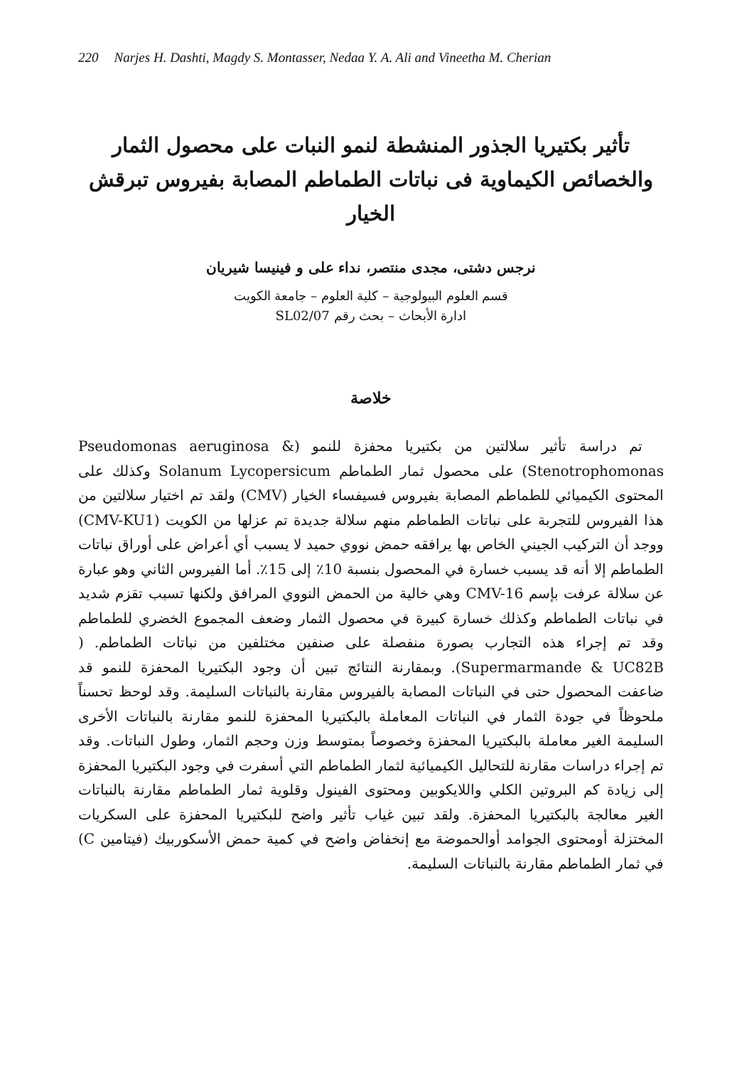220 Narjes H. Dashti, Magdy S. Montasser, Nedaa Y. A. Ali and Vineetha M. Cherian
تأثير بكتيريا الجذور المنشطة لنمو النبات على محصول الثمار والخصائص الكيماوية فى نباتات الطماطم المصابة بفيروس تبرقش الخيار
نرجس دشتى، مجدى منتصر، نداء على و فينيسا شيريان
قسم العلوم البيولوجية – كلية العلوم – جامعة الكويت
ادارة الأبحاث – بحث رقم SL02/07
خلاصة
تم دراسة تأثير سلالتين من بكتيريا محفزة للنمو (Pseudomonas aeruginosa & Stenotrophomonas) على محصول ثمار الطماطم Solanum Lycopersicum وكذلك على المحتوى الكيميائي للطماطم المصابة بفيروس فسيفساء الخيار (CMV) ولقد تم اختيار سلالتين من هذا الفيروس للتجربة على نباتات الطماطم منهم سلالة جديدة تم عزلها من الكويت (CMV-KU1) ووجد أن التركيب الجيني الخاص بها يرافقه حمض نووي حميد لا يسبب أي أعراض على أوراق نباتات الطماطم إلا أنه قد يسبب خسارة في المحصول بنسبة 10٪ إلى 15٪. أما الفيروس الثاني وهو عبارة عن سلالة عرفت بإسم CMV-16 وهي خالية من الحمض النووي المرافق ولكنها تسبب تقزم شديد في نباتات الطماطم وكذلك خسارة كبيرة في محصول الثمار وضعف المجموع الخضري للطماطم وقد تم إجراء هذه التجارب بصورة منفصلة على صنفين مختلفين من نباتات الطماطم. ( Supermarmande & UC82B). وبمقارنة النتائج تبين أن وجود البكتيريا المحفزة للنمو قد ضاعفت المحصول حتى في النباتات المصابة بالفيروس مقارنة بالنباتات السليمة. وقد لوحظ تحسناً ملحوظاً في جودة الثمار في النباتات المعاملة بالبكتيريا المحفزة للنمو مقارنة بالنباتات الأخرى السليمة الغير معاملة بالبكتيريا المحفزة وخصوصاً بمتوسط وزن وحجم الثمار، وطول النباتات. وقد تم إجراء دراسات مقارنة للتحاليل الكيميائية لثمار الطماطم التي أسفرت في وجود البكتيريا المحفزة إلى زيادة كم البروتين الكلي واللايكوبين ومحتوى الفينول وقلوية ثمار الطماطم مقارنة بالنباتات الغير معالجة بالبكتيريا المحفزة. ولقد تبين غياب تأثير واضح للبكتيريا المحفزة على السكريات المختزلة أومحتوى الجوامد أوالحموضة مع إنخفاض واضح في كمية حمض الأسكوربيك (فيتامين C) في ثمار الطماطم مقارنة بالنباتات السليمة.